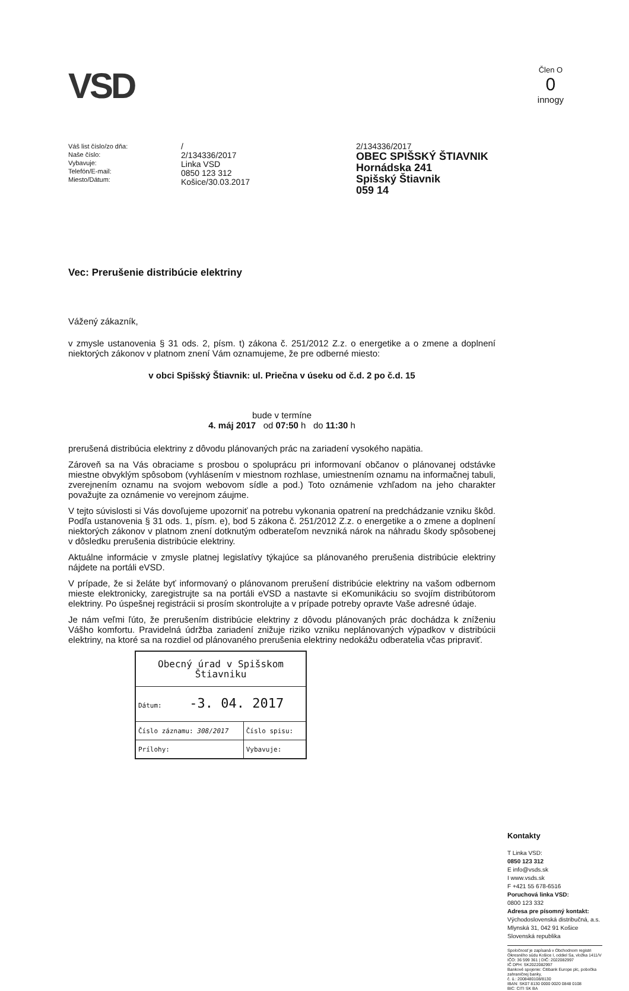VSD
Člen O
0
innogy
Váš list číslo/zo dňa:
Naše číslo:
Vybavuje:
Telefón/E-mail:
Miesto/Dátum:
/
2/134336/2017
Linka VSD
0850 123 312
Košice/30.03.2017
2/134336/2017
OBEC SPIŠSKÝ ŠTIAVNIK
Hornádska 241
Spišský Štiavnik
059 14
Vec: Prerušenie distribúcie elektriny
Vážený zákazník,
v zmysle ustanovenia § 31 ods. 2, písm. t) zákona č. 251/2012 Z.z. o energetike a o zmene a doplnení niektorých zákonov v platnom znení Vám oznamujeme, že pre odberné miesto:
v obci Spišský Štiavnik: ul. Priečna v úseku od č.d. 2 po č.d. 15
bude v termíne
4. máj 2017 od 07:50 h do 11:30 h
prerušená distribúcia elektriny z dôvodu plánovaných prác na zariadení vysokého napätia.
Zároveň sa na Vás obraciame s prosbou o spoluprácu pri informovaní občanov o plánovanej odstávke miestne obvyklým spôsobom (vyhlásením v miestnom rozhlase, umiestnením oznamu na informačnej tabuli, zverejnením oznamu na svojom webovom sídle a pod.) Toto oznámenie vzhľadom na jeho charakter považujte za oznámenie vo verejnom záujme.
V tejto súvislosti si Vás dovoľujeme upozorniť na potrebu vykonania opatrení na predchádzanie vzniku škôd. Podľa ustanovenia § 31 ods. 1, písm. e), bod 5 zákona č. 251/2012 Z.z. o energetike a o zmene a doplnení niektorých zákonov v platnom znení dotknutým odberateľom nevzniká nárok na náhradu škody spôsobenej v dôsledku prerušenia distribúcie elektriny.
Aktuálne informácie v zmysle platnej legislatívy týkajúce sa plánovaného prerušenia distribúcie elektriny nájdete na portáli eVSD.
V prípade, že si želáte byť informovaný o plánovanom prerušení distribúcie elektriny na vašom odbernom mieste elektronicky, zaregistrujte sa na portáli eVSD a nastavte si eKomunikáciu so svojím distribútorom elektriny. Po úspešnej registrácii si prosím skontrolujte a v prípade potreby opravte Vaše adresné údaje.
Je nám veľmi ľúto, že prerušením distribúcie elektriny z dôvodu plánovaných prác dochádza k zníženiu Vášho komfortu. Pravidelná údržba zariadení znižuje riziko vzniku neplánovaných výpadkov v distribúcii elektriny, na ktoré sa na rozdiel od plánovaného prerušenia elektriny nedokážu odberatelia včas pripraviť.
| Obecný úrad v Spišskom Štiavniku | |
| Dátum: -3. 04. 2017 | |
| Číslo záznamu: 308/2017 | Číslo spisu: |
| Prílohy: | Vybavuje: |
Kontakty
T Linka VSD:
0850 123 312
E info@vsds.sk
I www.vsds.sk
F +421 55 678-6516
Poruchová linka VSD:
0800 123 332
Adresa pre písomný kontakt:
Východoslovenská distribučná, a.s.
Mlynská 31, 042 91 Košice
Slovenská republika
Spoločnosť je zapísaná v Obchodnom registri Okresného súdu Košice I, oddiel Sa, vložka 1411/V
IČO: 36 599 361 | DIČ: 2022082997
IČ DPH: SK2022082997
Bankové spojenie: Citibank Europe plc, pobočka zahraničnej banky,
č. ú.: 2008480108/8130
IBAN: SK07 8130 0000 0020 0848 0108
BIC: CITI SK BA